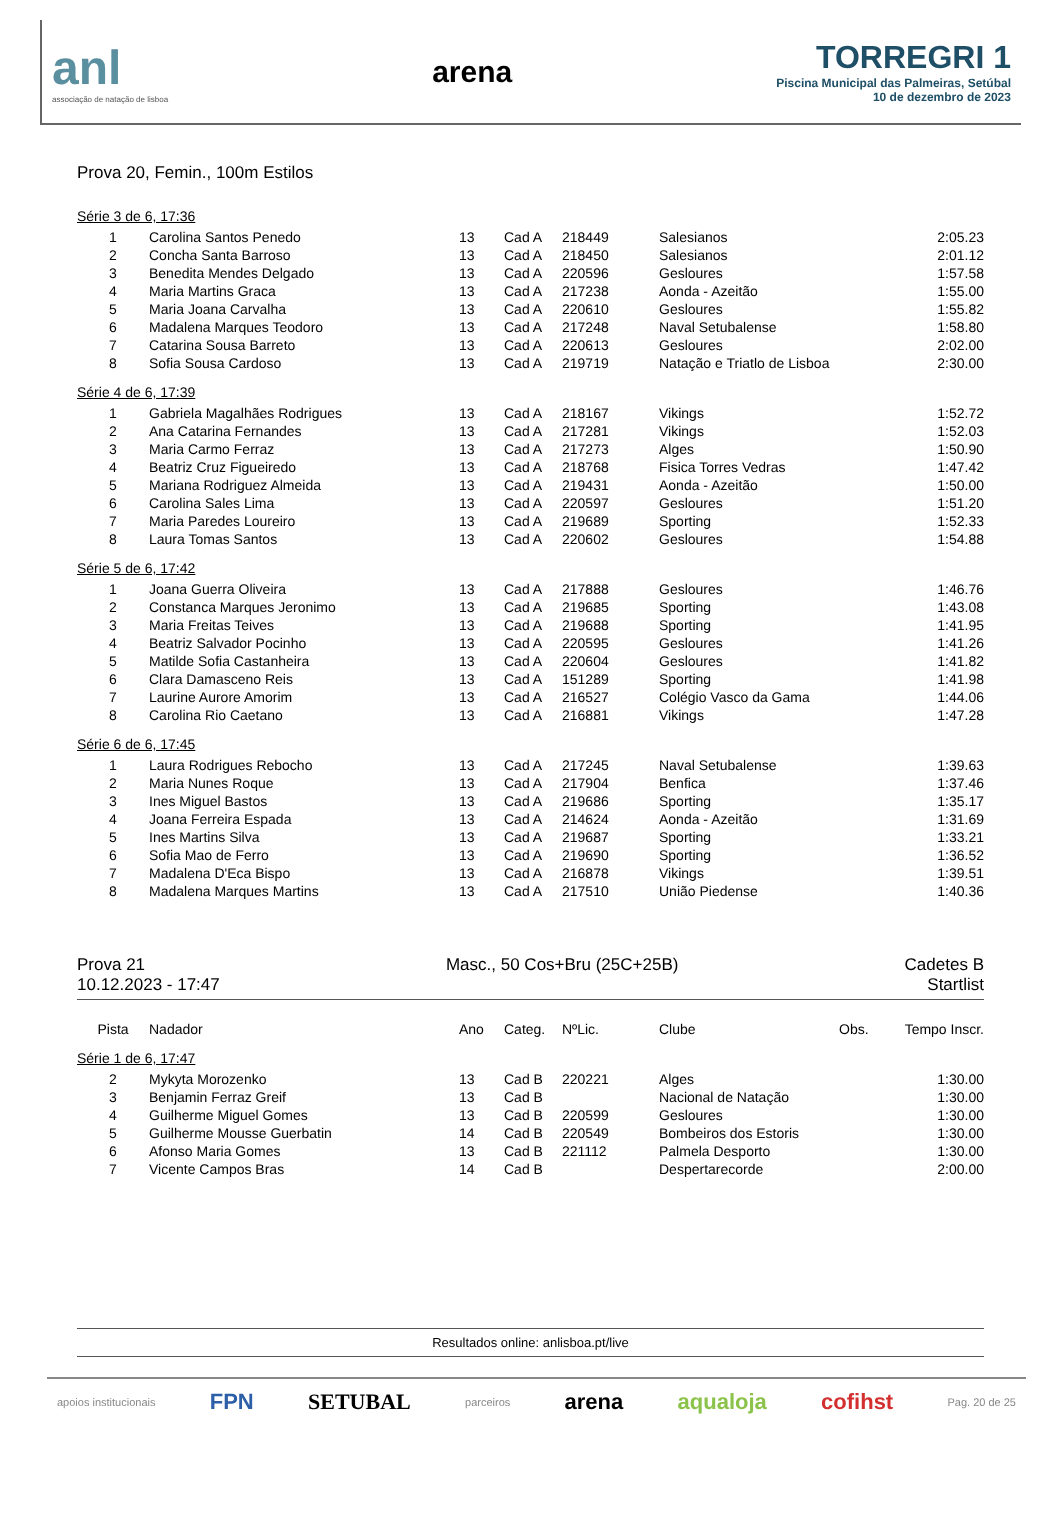anl
associação de natação de lisboa
arena
TORREGRI 1
Piscina Municipal das Palmeiras, Setúbal
10 de dezembro de 2023
Prova 20, Femin., 100m Estilos
Série 3 de 6, 17:36
| 1 | Carolina Santos Penedo | 13 | Cad A | 218449 | Salesianos | | 2:05.23 |
| 2 | Concha Santa Barroso | 13 | Cad A | 218450 | Salesianos | | 2:01.12 |
| 3 | Benedita Mendes Delgado | 13 | Cad A | 220596 | Gesloures | | 1:57.58 |
| 4 | Maria Martins Graca | 13 | Cad A | 217238 | Aonda - Azeitão | | 1:55.00 |
| 5 | Maria Joana Carvalha | 13 | Cad A | 220610 | Gesloures | | 1:55.82 |
| 6 | Madalena Marques Teodoro | 13 | Cad A | 217248 | Naval Setubalense | | 1:58.80 |
| 7 | Catarina Sousa Barreto | 13 | Cad A | 220613 | Gesloures | | 2:02.00 |
| 8 | Sofia Sousa Cardoso | 13 | Cad A | 219719 | Natação e Triatlo de Lisboa | | 2:30.00 |
Série 4 de 6, 17:39
| 1 | Gabriela Magalhães Rodrigues | 13 | Cad A | 218167 | Vikings | | 1:52.72 |
| 2 | Ana Catarina Fernandes | 13 | Cad A | 217281 | Vikings | | 1:52.03 |
| 3 | Maria Carmo Ferraz | 13 | Cad A | 217273 | Alges | | 1:50.90 |
| 4 | Beatriz Cruz Figueiredo | 13 | Cad A | 218768 | Fisica Torres Vedras | | 1:47.42 |
| 5 | Mariana Rodriguez Almeida | 13 | Cad A | 219431 | Aonda - Azeitão | | 1:50.00 |
| 6 | Carolina Sales Lima | 13 | Cad A | 220597 | Gesloures | | 1:51.20 |
| 7 | Maria Paredes Loureiro | 13 | Cad A | 219689 | Sporting | | 1:52.33 |
| 8 | Laura Tomas Santos | 13 | Cad A | 220602 | Gesloures | | 1:54.88 |
Série 5 de 6, 17:42
| 1 | Joana Guerra Oliveira | 13 | Cad A | 217888 | Gesloures | | 1:46.76 |
| 2 | Constanca Marques Jeronimo | 13 | Cad A | 219685 | Sporting | | 1:43.08 |
| 3 | Maria Freitas Teives | 13 | Cad A | 219688 | Sporting | | 1:41.95 |
| 4 | Beatriz Salvador Pocinho | 13 | Cad A | 220595 | Gesloures | | 1:41.26 |
| 5 | Matilde Sofia Castanheira | 13 | Cad A | 220604 | Gesloures | | 1:41.82 |
| 6 | Clara Damasceno Reis | 13 | Cad A | 151289 | Sporting | | 1:41.98 |
| 7 | Laurine Aurore Amorim | 13 | Cad A | 216527 | Colégio Vasco da Gama | | 1:44.06 |
| 8 | Carolina Rio Caetano | 13 | Cad A | 216881 | Vikings | | 1:47.28 |
Série 6 de 6, 17:45
| 1 | Laura Rodrigues Rebocho | 13 | Cad A | 217245 | Naval Setubalense | | 1:39.63 |
| 2 | Maria Nunes Roque | 13 | Cad A | 217904 | Benfica | | 1:37.46 |
| 3 | Ines Miguel Bastos | 13 | Cad A | 219686 | Sporting | | 1:35.17 |
| 4 | Joana Ferreira Espada | 13 | Cad A | 214624 | Aonda - Azeitão | | 1:31.69 |
| 5 | Ines Martins Silva | 13 | Cad A | 219687 | Sporting | | 1:33.21 |
| 6 | Sofia Mao de Ferro | 13 | Cad A | 219690 | Sporting | | 1:36.52 |
| 7 | Madalena D'Eca Bispo | 13 | Cad A | 216878 | Vikings | | 1:39.51 |
| 8 | Madalena Marques Martins | 13 | Cad A | 217510 | União Piedense | | 1:40.36 |
Prova 21
10.12.2023 - 17:47
Masc., 50 Cos+Bru (25C+25B) Cadetes B
Startlist
| Pista | Nadador | Ano | Categ. | NºLic. | Clube | Obs. | Tempo Inscr. |
| --- | --- | --- | --- | --- | --- | --- | --- |
Série 1 de 6, 17:47
| 2 | Mykyta Morozenko | 13 | Cad B | 220221 | Alges | | 1:30.00 |
| 3 | Benjamin Ferraz Greif | 13 | Cad B | | Nacional de Natação | | 1:30.00 |
| 4 | Guilherme Miguel Gomes | 13 | Cad B | 220599 | Gesloures | | 1:30.00 |
| 5 | Guilherme Mousse Guerbatin | 14 | Cad B | 220549 | Bombeiros dos Estoris | | 1:30.00 |
| 6 | Afonso Maria Gomes | 13 | Cad B | 221112 | Palmela Desporto | | 1:30.00 |
| 7 | Vicente Campos Bras | 14 | Cad B | | Despertarecorde | | 2:00.00 |
Resultados online: anlisboa.pt/live
apoios institucionais FPN SETUBAL parceiros arena aqualoja cofihst Pag. 20 de 25